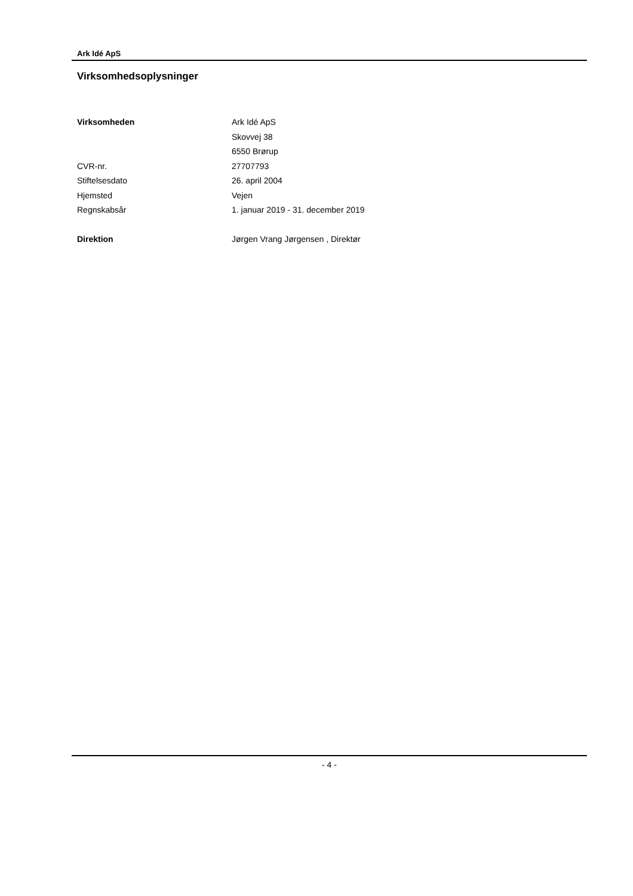Ark Idé ApS
Virksomhedsoplysninger
| Virksomheden | Ark Idé ApS |
| | Skovvej 38 |
| | 6550 Brørup |
| CVR-nr. | 27707793 |
| Stiftelsesdato | 26. april 2004 |
| Hjemsted | Vejen |
| Regnskabsår | 1. januar 2019 - 31. december 2019 |
| Direktion | Jørgen Vrang Jørgensen , Direktør |
- 4 -